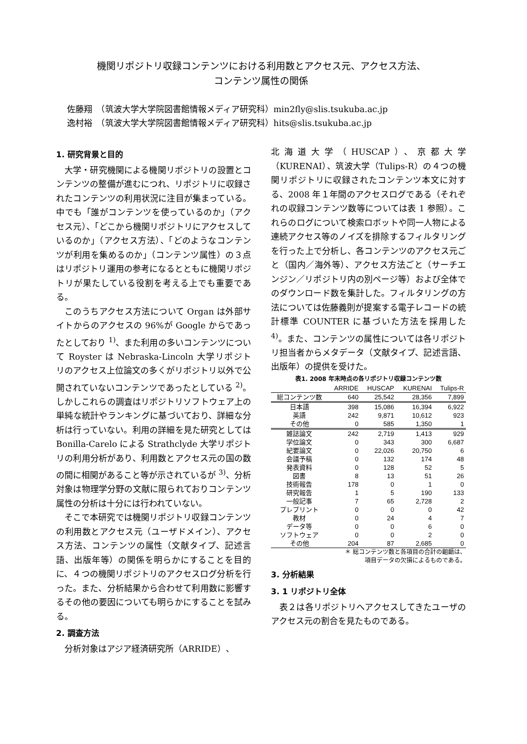機関リポジトリ収録コンテンツにおける利用数とアクセス元、アクセス方法、
コンテンツ属性の関係
佐藤翔　（筑波大学大学院図書館情報メディア研究科）min2fly@slis.tsukuba.ac.jp
逸村裕　（筑波大学大学院図書館情報メディア研究科）hits@slis.tsukuba.ac.jp
1. 研究背景と目的
大学・研究機関による機関リポジトリの設置とコンテンツの整備が進むにつれ、リポジトリに収録されたコンテンツの利用状況に注目が集まっている。中でも「誰がコンテンツを使っているのか」（アクセス元）、「どこから機関リポジトリにアクセスしているのか」（アクセス方法）、「どのようなコンテンツが利用を集めるのか」（コンテンツ属性）の３点はリポジトリ運用の参考になるとともに機関リポジトリが果たしている役割を考える上でも重要である。
このうちアクセス方法について Organ は外部サイトからのアクセスの 96%が Google からであったとしており <sup>1)</sup>、また利用の多いコンテンツについて Royster は Nebraska-Lincoln 大学リポジトリのアクセス上位論文の多くがリポジトリ以外で公開されていないコンテンツであったとしている <sup>2)</sup>。しかしこれらの調査はリポジトリソフトウェア上の単純な統計やランキングに基づいており、詳細な分析は行っていない。利用の詳細を見た研究としては Bonilla-Carelo による Strathclyde 大学リポジトリの利用分析があり、利用数とアクセス元の国の数の間に相関があること等が示されているが <sup>3)</sup>、分析対象は物理学分野の文献に限られておりコンテンツ属性の分析は十分には行われていない。
そこで本研究では機関リポジトリ収録コンテンツの利用数とアクセス元（ユーザドメイン）、アクセス方法、コンテンツの属性（文献タイプ、記述言語、出版年等）の関係を明らかにすることを目的に、４つの機関リポジトリのアクセスログ分析を行った。また、分析結果から合わせて利用数に影響するその他の要因についても明らかにすることを試みる。
2. 調査方法
分析対象はアジア経済研究所（ARRIDE）、
北海道大学（HUSCAP）、京都大学（KURENAI）、筑波大学（Tulips-R）の４つの機関リポジトリに収録されたコンテンツ本文に対する、2008 年１年間のアクセスログである（それぞれの収録コンテンツ数等については表 1 参照）。これらのログについて検索ロボットや同一人物による連続アクセス等のノイズを排除するフィルタリングを行った上で分析し、各コンテンツのアクセス元ごと（国内／海外等）、アクセス方法ごと（サーチエンジン／リポジトリ内の別ページ等）および全体でのダウンロード数を集計した。フィルタリングの方法については佐藤義則が提案する電子レコードの統計標準 COUNTER に基づいた方法を採用した <sup>4)</sup>。また、コンテンツの属性については各リポジトリ担当者からメタデータ（文献タイプ、記述言語、出版年）の提供を受けた。
表1. 2008 年末時点の各リポジトリ収録コンテンツ数
| | ARRIDE | HUSCAP | KURENAI | Tulips-R |
| --- | --- | --- | --- | --- |
| 総コンテンツ数 | 640 | 25,542 | 28,356 | 7,899 |
| 日本語 | 398 | 15,086 | 16,394 | 6,922 |
| 英語 | 242 | 9,871 | 10,612 | 923 |
| その他 | 0 | 585 | 1,350 | 1 |
| 雑誌論文 | 242 | 2,719 | 1,413 | 929 |
| 学位論文 | 0 | 343 | 300 | 6,687 |
| 紀要論文 | 0 | 22,026 | 20,750 | 6 |
| 会議予稿 | 0 | 132 | 174 | 48 |
| 発表資料 | 0 | 128 | 52 | 5 |
| 図書 | 8 | 13 | 51 | 26 |
| 技術報告 | 178 | 0 | 1 | 0 |
| 研究報告 | 1 | 5 | 190 | 133 |
| 一般記事 | 7 | 65 | 2,728 | 2 |
| プレプリント | 0 | 0 | 0 | 42 |
| 教材 | 0 | 24 | 4 | 7 |
| データ等 | 0 | 0 | 6 | 0 |
| ソフトウェア | 0 | 0 | 2 | 0 |
| その他 | 204 | 87 | 2,685 | 0 |
＊ 総コンテンツ数と各項目の合計の齟齬は、
項目データの欠損によるものである。
3. 分析結果
3. 1 リポジトリ全体
表２は各リポジトリへアクセスしてきたユーザのアクセス元の割合を見たものである。